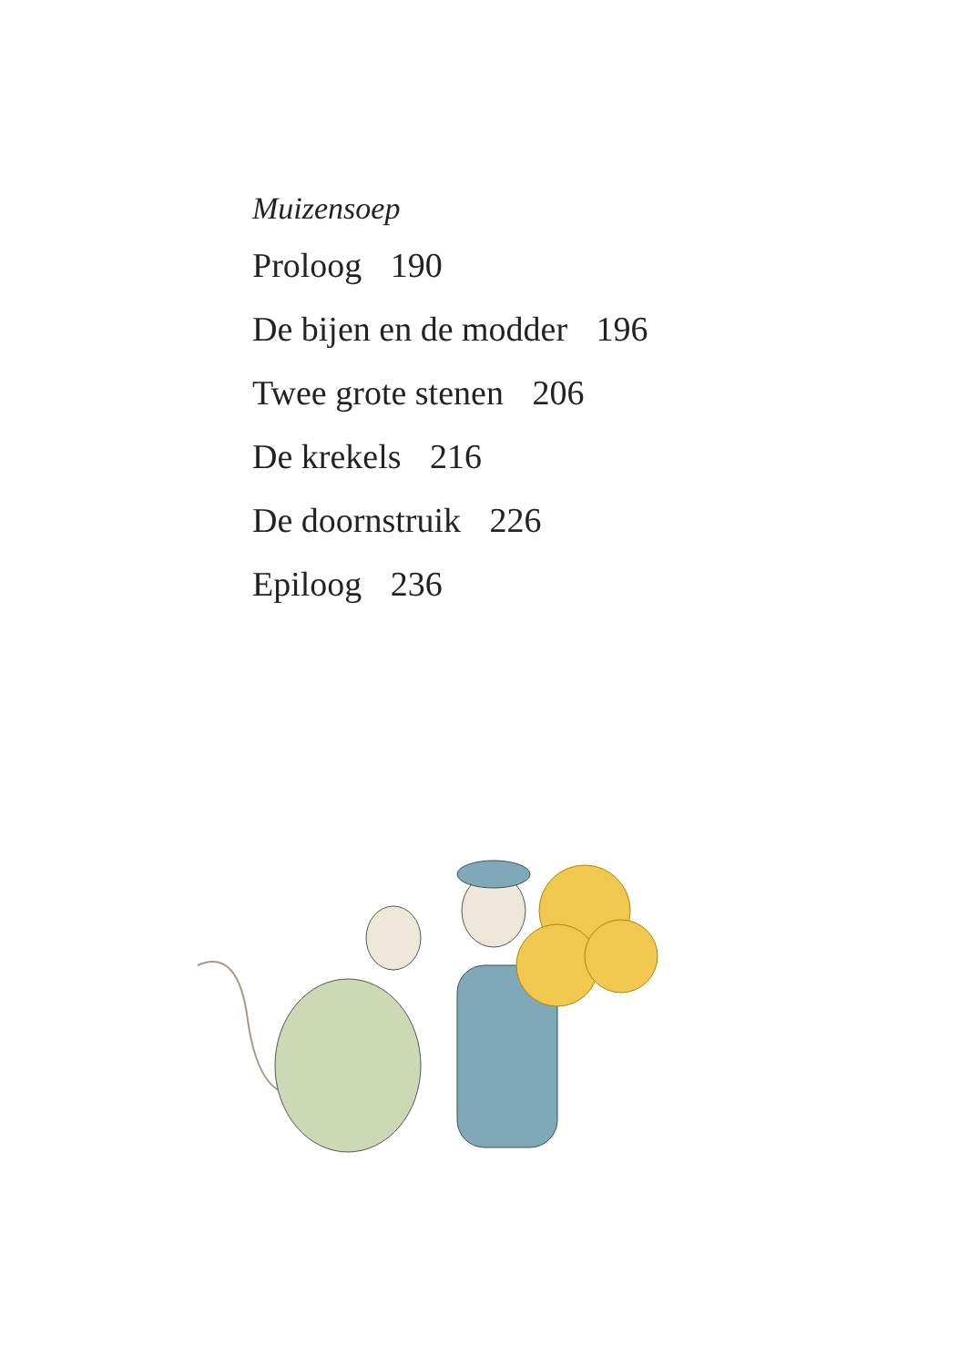Muizensoep
Proloog 190
De bijen en de modder 196
Twee grote stenen 206
De krekels 216
De doornstruik 226
Epiloog 236